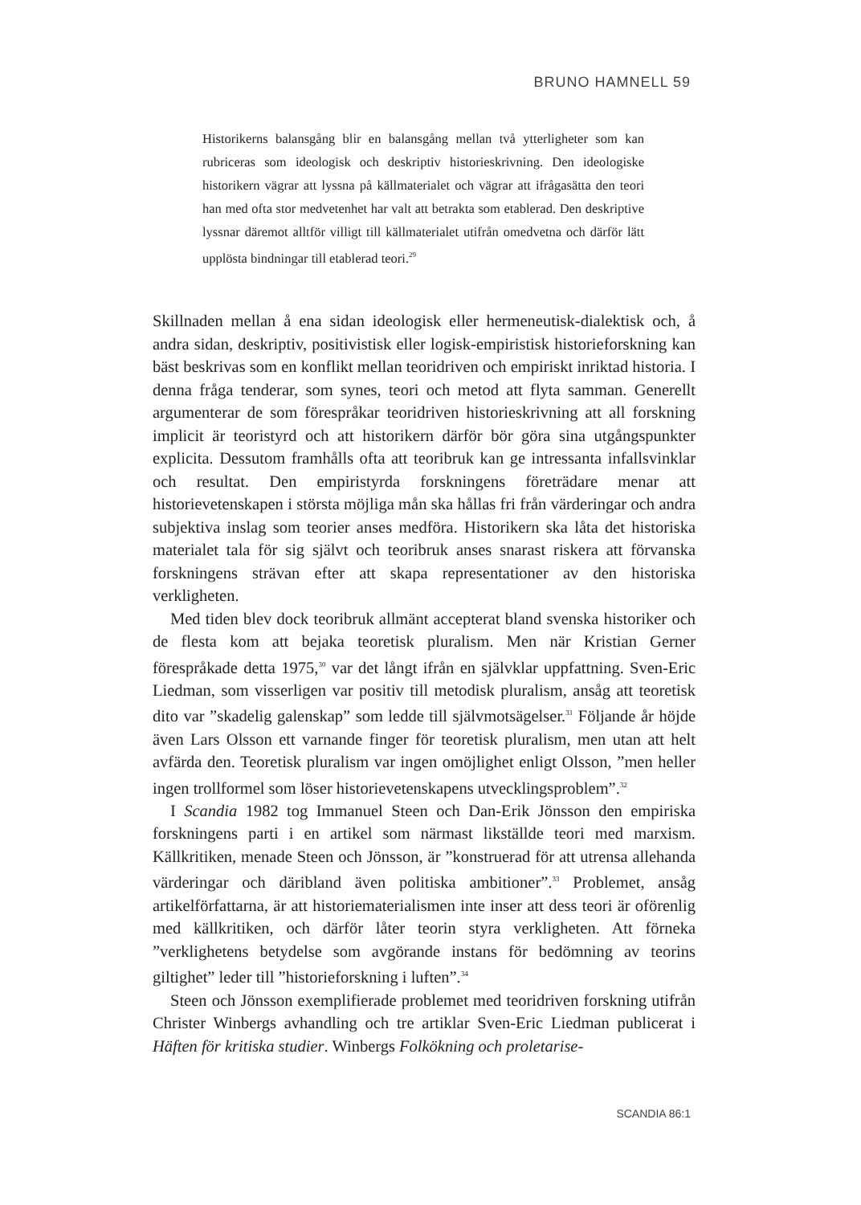BRUNO HAMNELL 59
Historikerns balansgång blir en balansgång mellan två ytterligheter som kan rubriceras som ideologisk och deskriptiv historieskrivning. Den ideologiske historikern vägrar att lyssna på källmaterialet och vägrar att ifrågasätta den teori han med ofta stor medvetenhet har valt att betrakta som etablerad. Den deskriptive lyssnar däremot alltför villigt till källmaterialet utifrån omedvetna och därför lätt upplösta bindningar till etablerad teori.<sup>29</sup>
Skillnaden mellan å ena sidan ideologisk eller hermeneutisk-dialektisk och, å andra sidan, deskriptiv, positivistisk eller logisk-empiristisk historieforskning kan bäst beskrivas som en konflikt mellan teoridriven och empiriskt inriktad historia. I denna fråga tenderar, som synes, teori och metod att flyta samman. Generellt argumenterar de som förespråkar teoridriven historieskrivning att all forskning implicit är teoristyrd och att historikern därför bör göra sina utgångspunkter explicita. Dessutom framhålls ofta att teoribruk kan ge intressanta infallsvinklar och resultat. Den empiristyrda forskningens företrädare menar att historievetenskapen i största möjliga mån ska hållas fri från värderingar och andra subjektiva inslag som teorier anses medföra. Historikern ska låta det historiska materialet tala för sig självt och teoribruk anses snarast riskera att förvanska forskningens strävan efter att skapa representationer av den historiska verkligheten.
Med tiden blev dock teoribruk allmänt accepterat bland svenska historiker och de flesta kom att bejaka teoretisk pluralism. Men när Kristian Gerner förespråkade detta 1975,<sup>30</sup> var det långt ifrån en självklar uppfattning. Sven-Eric Liedman, som visserligen var positiv till metodisk pluralism, ansåg att teoretisk dito var ”skadelig galenskap” som ledde till självmotsägelser.<sup>31</sup> Följande år höjde även Lars Olsson ett varnande finger för teoretisk pluralism, men utan att helt avfärda den. Teoretisk pluralism var ingen omöjlighet enligt Olsson, ”men heller ingen trollformel som löser historievetenskapens utvecklingsproblem”.<sup>32</sup>
I Scandia 1982 tog Immanuel Steen och Dan-Erik Jönsson den empiriska forskningens parti i en artikel som närmast likställde teori med marxism. Källkritiken, menade Steen och Jönsson, är ”konstruerad för att utrensa allehanda värderingar och däribland även politiska ambitioner”.<sup>33</sup> Problemet, ansåg artikelförfattarna, är att historiematerialismen inte inser att dess teori är oförenlig med källkritiken, och därför låter teorin styra verkligheten. Att förneka ”verklighetens betydelse som avgörande instans för bedömning av teorins giltighet” leder till ”historieforskning i luften”.<sup>34</sup>
Steen och Jönsson exemplifierade problemet med teoridriven forskning utifrån Christer Winbergs avhandling och tre artiklar Sven-Eric Liedman publicerat i Häften för kritiska studier. Winbergs Folkökning och proletarise-
SCANDIA 86:1